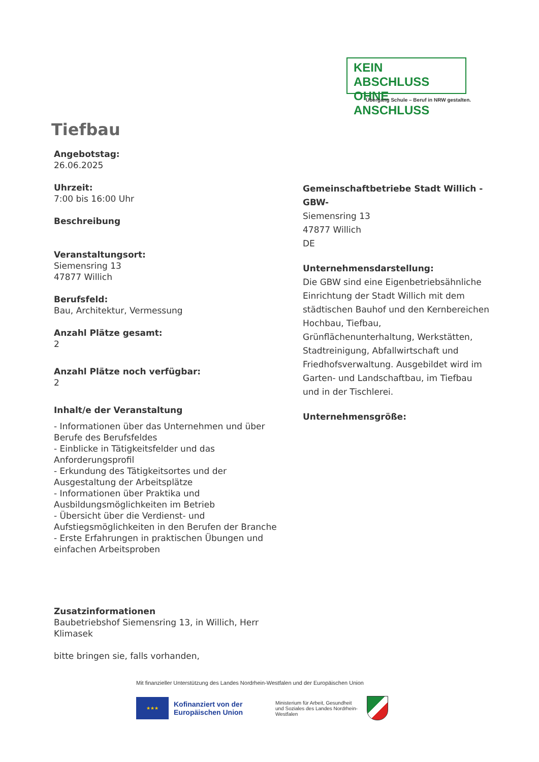KEIN ABSCHLUSS
OHNE ANSCHLUSS
Übergang Schule – Beruf in NRW gestalten.
Tiefbau
Angebotstag:
26.06.2025
Uhrzeit:
7:00 bis 16:00 Uhr
Beschreibung
Veranstaltungsort:
Siemensring 13
47877 Willich
Berufsfeld:
Bau, Architektur, Vermessung
Anzahl Plätze gesamt:
2
Anzahl Plätze noch verfügbar:
2
Inhalt/e der Veranstaltung
- Informationen über das Unternehmen und über Berufe des Berufsfeldes
- Einblicke in Tätigkeitsfelder und das Anforderungsprofil
- Erkundung des Tätigkeitsortes und der Ausgestaltung der Arbeitsplätze
- Informationen über Praktika und Ausbildungsmöglichkeiten im Betrieb
- Übersicht über die Verdienst- und Aufstiegsmöglichkeiten in den Berufen der Branche
- Erste Erfahrungen in praktischen Übungen und einfachen Arbeitsproben
Zusatzinformationen
Baubetriebshof Siemensring 13, in Willich, Herr Klimasek
bitte bringen sie, falls vorhanden,
Gemeinschaftbetriebe Stadt Willich -GBW-
Siemensring 13
47877 Willich
DE
Unternehmensdarstellung:
Die GBW sind eine Eigenbetriebsähnliche Einrichtung der Stadt Willich mit dem städtischen Bauhof und den Kernbereichen Hochbau, Tiefbau, Grünflächenunterhaltung, Werkstätten, Stadtreinigung, Abfallwirtschaft und Friedhofsverwaltung. Ausgebildet wird im Garten- und Landschaftbau, im Tiefbau und in der Tischlerei.
Unternehmensgröße:
Mit finanzieller Unterstützung des Landes Nordrhein-Westfalen und der Europäischen Union
★★★
Kofinanziert von der Europäischen Union
Ministerium für Arbeit, Gesundheit und Soziales des Landes Nordrhein-Westfalen